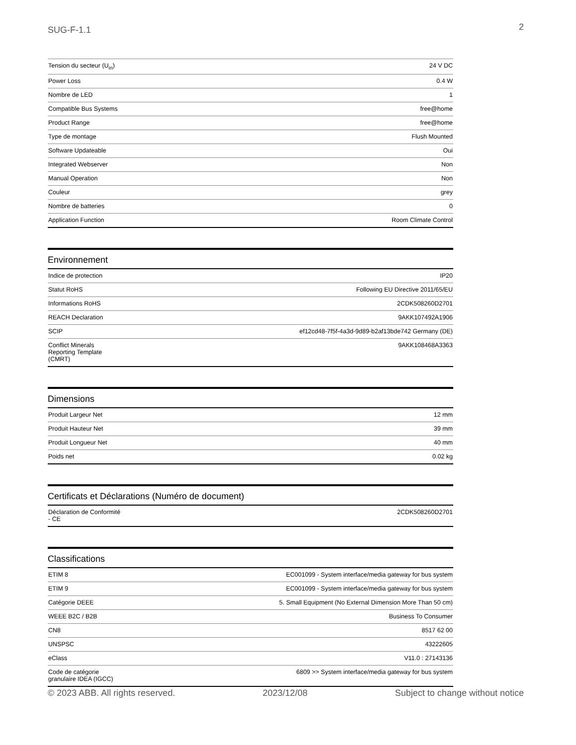SUG-F-1.1 2
| Tension du secteur (U<sub>in</sub>) | 24 V DC |
| Power Loss | 0.4 W |
| Nombre de LED | 1 |
| Compatible Bus Systems | free@home |
| Product Range | free@home |
| Type de montage | Flush Mounted |
| Software Updateable | Oui |
| Integrated Webserver | Non |
| Manual Operation | Non |
| Couleur | grey |
| Nombre de batteries | 0 |
| Application Function | Room Climate Control |
Environnement
| Indice de protection | IP20 |
| Statut RoHS | Following EU Directive 2011/65/EU |
| Informations RoHS | 2CDK508260D2701 |
| REACH Declaration | 9AKK107492A1906 |
| SCIP | ef12cd48-7f5f-4a3d-9d89-b2af13bde742 Germany (DE) |
| Conflict Minerals Reporting Template (CMRT) | 9AKK108468A3363 |
Dimensions
| Produit Largeur Net | 12 mm |
| Produit Hauteur Net | 39 mm |
| Produit Longueur Net | 40 mm |
| Poids net | 0.02 kg |
Certificats et Déclarations (Numéro de document)
| Déclaration de Conformité - CE | 2CDK508260D2701 |
Classifications
| ETIM 8 | EC001099 - System interface/media gateway for bus system |
| ETIM 9 | EC001099 - System interface/media gateway for bus system |
| Catégorie DEEE | 5. Small Equipment (No External Dimension More Than 50 cm) |
| WEEE B2C / B2B | Business To Consumer |
| CN8 | 8517 62 00 |
| UNSPSC | 43222605 |
| eClass | V11.0 : 27143136 |
| Code de catégorie granulaire IDEA (IGCC) | 6809 >> System interface/media gateway for bus system |
© 2023 ABB. All rights reserved. 2023/12/08 Subject to change without notice